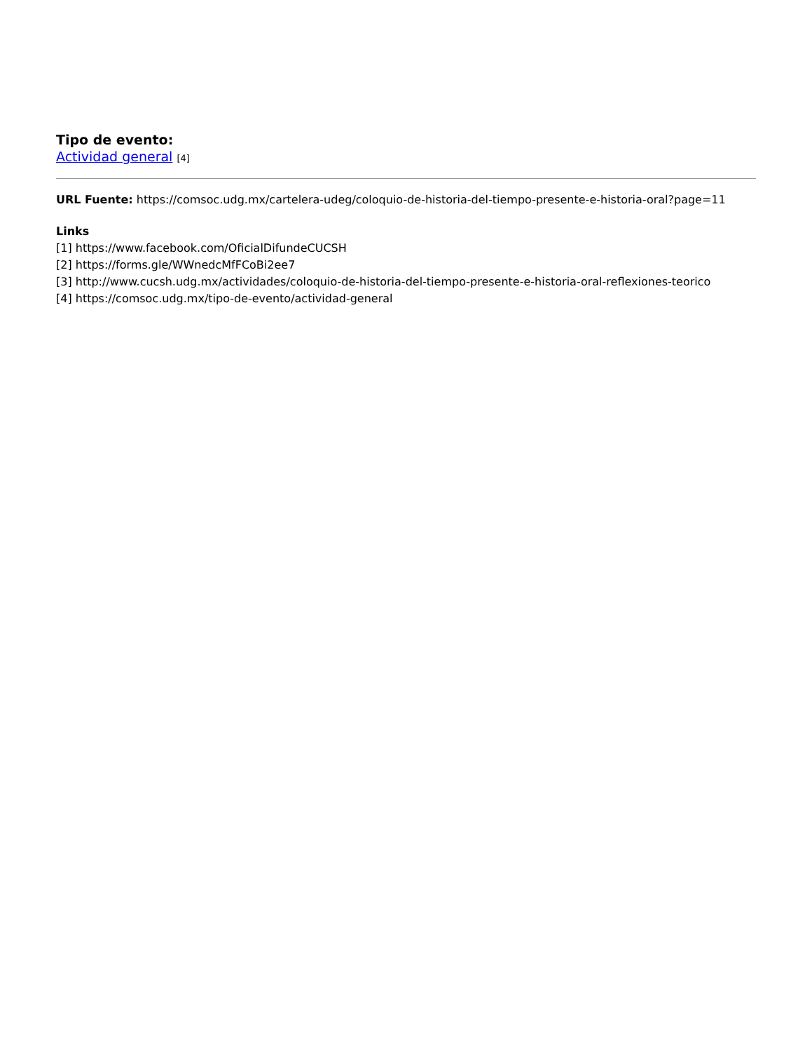Tipo de evento:
Actividad general [4]
URL Fuente: https://comsoc.udg.mx/cartelera-udeg/coloquio-de-historia-del-tiempo-presente-e-historia-oral?page=11
Links
[1] https://www.facebook.com/OficialDifundeCUCSH
[2] https://forms.gle/WWnedcMfFCoBi2ee7
[3] http://www.cucsh.udg.mx/actividades/coloquio-de-historia-del-tiempo-presente-e-historia-oral-reflexiones-teorico
[4] https://comsoc.udg.mx/tipo-de-evento/actividad-general